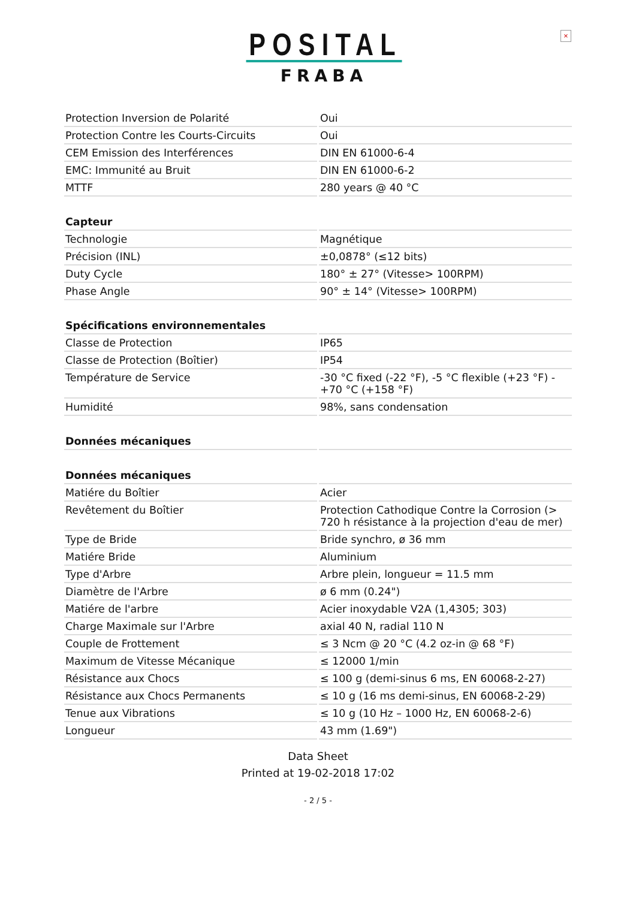×
POSITAL
FRABA
| Protection Inversion de Polarité | Oui |
| Protection Contre les Courts-Circuits | Oui |
| CEM Emission des Interférences | DIN EN 61000-6-4 |
| EMC: Immunité au Bruit | DIN EN 61000-6-2 |
| MTTF | 280 years @ 40 °C |
| Capteur | |
| Technologie | Magnétique |
| Précision (INL) | ±0,0878° (≤12 bits) |
| Duty Cycle | 180° ± 27° (Vitesse> 100RPM) |
| Phase Angle | 90° ± 14° (Vitesse> 100RPM) |
| Spécifications environnementales | |
| Classe de Protection | IP65 |
| Classe de Protection (Boîtier) | IP54 |
| Température de Service | -30 °C fixed (-22 °F), -5 °C flexible (+23 °F) - +70 °C (+158 °F) |
| Humidité | 98%, sans condensation |
| Données mécaniques | |
| Données mécaniques | |
| Matiére du Boîtier | Acier |
| Revêtement du Boîtier | Protection Cathodique Contre la Corrosion (> 720 h résistance à la projection d'eau de mer) |
| Type de Bride | Bride synchro, ø 36 mm |
| Matiére Bride | Aluminium |
| Type d'Arbre | Arbre plein, longueur = 11.5 mm |
| Diamètre de l'Arbre | ø 6 mm (0.24") |
| Matiére de l'arbre | Acier inoxydable V2A (1,4305; 303) |
| Charge Maximale sur l'Arbre | axial 40 N, radial 110 N |
| Couple de Frottement | ≤ 3 Ncm @ 20 °C (4.2 oz-in @ 68 °F) |
| Maximum de Vitesse Mécanique | ≤ 12000 1/min |
| Résistance aux Chocs | ≤ 100 g (demi-sinus 6 ms, EN 60068-2-27) |
| Résistance aux Chocs Permanents | ≤ 10 g (16 ms demi-sinus, EN 60068-2-29) |
| Tenue aux Vibrations | ≤ 10 g (10 Hz – 1000 Hz, EN 60068-2-6) |
| Longueur | 43 mm (1.69") |
Data Sheet
Printed at 19-02-2018 17:02
- 2 / 5 -